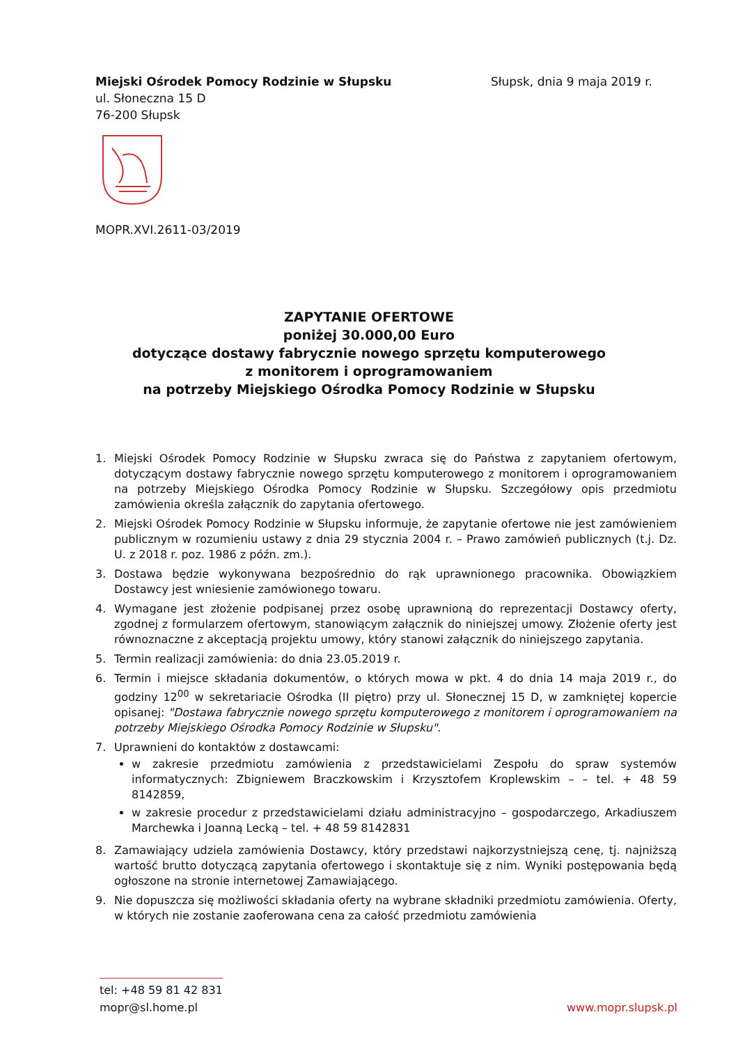Miejski Ośrodek Pomocy Rodzinie w Słupsku
ul. Słoneczna 15 D
76-200 Słupsk
Słupsk, dnia 9 maja 2019 r.
MOPR.XVI.2611-03/2019
ZAPYTANIE OFERTOWE
poniżej 30.000,00 Euro
dotyczące dostawy fabrycznie nowego sprzętu komputerowego
z monitorem i oprogramowaniem
na potrzeby Miejskiego Ośrodka Pomocy Rodzinie w Słupsku
1. Miejski Ośrodek Pomocy Rodzinie w Słupsku zwraca się do Państwa z zapytaniem ofertowym, dotyczącym dostawy fabrycznie nowego sprzętu komputerowego z monitorem i oprogramowaniem na potrzeby Miejskiego Ośrodka Pomocy Rodzinie w Słupsku. Szczegółowy opis przedmiotu zamówienia określa załącznik do zapytania ofertowego.
2. Miejski Ośrodek Pomocy Rodzinie w Słupsku informuje, że zapytanie ofertowe nie jest zamówieniem publicznym w rozumieniu ustawy z dnia 29 stycznia 2004 r. – Prawo zamówień publicznych (t.j. Dz. U. z 2018 r. poz. 1986 z późn. zm.).
3. Dostawa będzie wykonywana bezpośrednio do rąk uprawnionego pracownika. Obowiązkiem Dostawcy jest wniesienie zamówionego towaru.
4. Wymagane jest złożenie podpisanej przez osobę uprawnioną do reprezentacji Dostawcy oferty, zgodnej z formularzem ofertowym, stanowiącym załącznik do niniejszej umowy. Złożenie oferty jest równoznaczne z akceptacją projektu umowy, który stanowi załącznik do niniejszego zapytania.
5. Termin realizacji zamówienia: do dnia 23.05.2019 r.
6. Termin i miejsce składania dokumentów, o których mowa w pkt. 4 do dnia 14 maja 2019 r., do godziny 12<sup>00</sup> w sekretariacie Ośrodka (II piętro) przy ul. Słonecznej 15 D, w zamkniętej kopercie opisanej: "Dostawa fabrycznie nowego sprzętu komputerowego z monitorem i oprogramowaniem na potrzeby Miejskiego Ośrodka Pomocy Rodzinie w Słupsku".
7. Uprawnieni do kontaktów z dostawcami:
w zakresie przedmiotu zamówienia z przedstawicielami Zespołu do spraw systemów informatycznych: Zbigniewem Braczkowskim i Krzysztofem Kroplewskim – – tel. + 48 59 8142859,
w zakresie procedur z przedstawicielami działu administracyjno – gospodarczego, Arkadiuszem Marchewka i Joanną Lecką – tel. + 48 59 8142831
8. Zamawiający udziela zamówienia Dostawcy, który przedstawi najkorzystniejszą cenę, tj. najniższą wartość brutto dotyczącą zapytania ofertowego i skontaktuje się z nim. Wyniki postępowania będą ogłoszone na stronie internetowej Zamawiającego.
9. Nie dopuszcza się możliwości składania oferty na wybrane składniki przedmiotu zamówienia. Oferty, w których nie zostanie zaoferowana cena za całość przedmiotu zamówienia
tel: +48 59 81 42 831
mopr@sl.home.pl
www.mopr.slupsk.pl